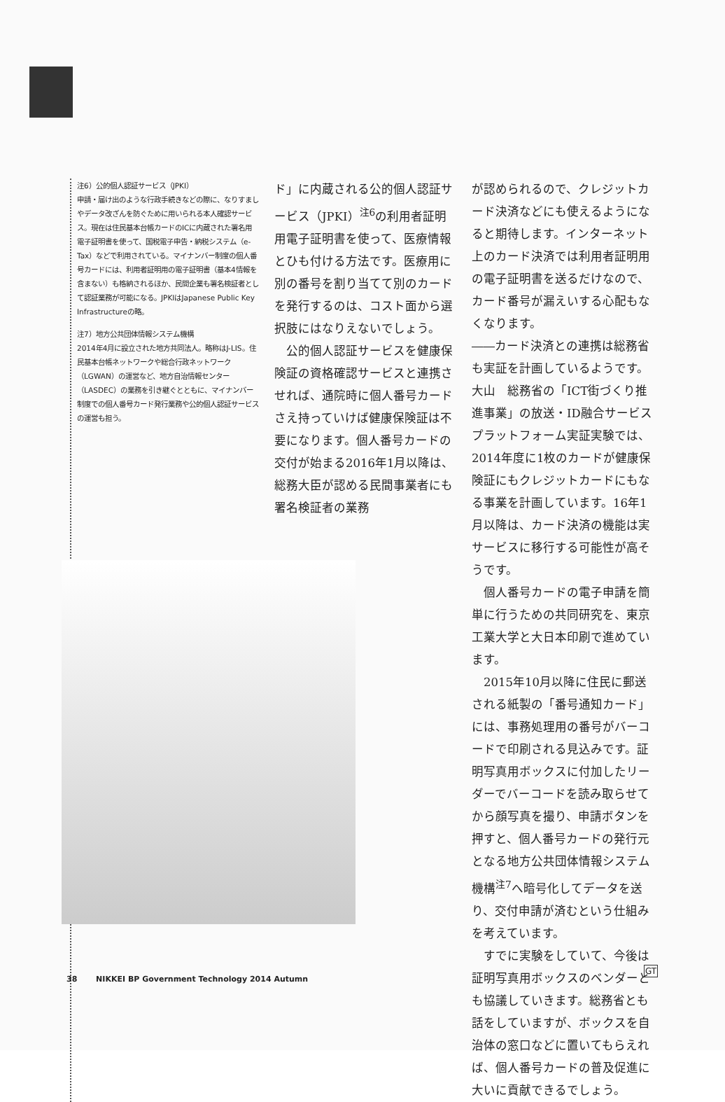注6）公的個人認証サービス（JPKI）
申請・届け出のような行政手続きなどの際に、なりすましやデータ改ざんを防ぐために用いられる本人確認サービス。現在は住民基本台帳カードのICに内蔵された署名用電子証明書を使って、国税電子申告・納税システム（e-Tax）などで利用されている。マイナンバー制度の個人番号カードには、利用者証明用の電子証明書（基本4情報を含まない）も格納されるほか、民間企業も署名検証者として認証業務が可能になる。JPKIはJapanese Public Key Infrastructureの略。
注7）地方公共団体情報システム機構
2014年4月に設立された地方共同法人。略称はJ-LIS。住民基本台帳ネットワークや総合行政ネットワーク（LGWAN）の運営など、地方自治情報センター（LASDEC）の業務を引き継ぐとともに、マイナンバー制度での個人番号カード発行業務や公的個人認証サービスの運営も担う。
ド」に内蔵される公的個人認証サービス（JPKI）<sup>注6</sup>の利用者証明用電子証明書を使って、医療情報とひも付ける方法です。医療用に別の番号を割り当てて別のカードを発行するのは、コスト面から選択肢にはなりえないでしょう。
　公的個人認証サービスを健康保険証の資格確認サービスと連携させれば、通院時に個人番号カードさえ持っていけば健康保険証は不要になります。個人番号カードの交付が始まる2016年1月以降は、総務大臣が認める民間事業者にも署名検証者の業務
が認められるので、クレジットカード決済などにも使えるようになると期待します。インターネット上のカード決済では利用者証明用の電子証明書を送るだけなので、カード番号が漏えいする心配もなくなります。
――カード決済との連携は総務省も実証を計画しているようです。
大山　総務省の「ICT街づくり推進事業」の放送・ID融合サービスプラットフォーム実証実験では、2014年度に1枚のカードが健康保険証にもクレジットカードにもなる事業を計画しています。16年1月以降は、カード決済の機能は実サービスに移行する可能性が高そうです。
　個人番号カードの電子申請を簡単に行うための共同研究を、東京工業大学と大日本印刷で進めています。
　2015年10月以降に住民に郵送される紙製の「番号通知カード」には、事務処理用の番号がバーコードで印刷される見込みです。証明写真用ボックスに付加したリーダーでバーコードを読み取らせてから顔写真を撮り、申請ボタンを押すと、個人番号カードの発行元となる地方公共団体情報システム機構<sup>注7</sup>へ暗号化してデータを送り、交付申請が済むという仕組みを考えています。
　すでに実験をしていて、今後は証明写真用ボックスのベンダーとも協議していきます。総務省とも話をしていますが、ボックスを自治体の窓口などに置いてもらえれば、個人番号カードの普及促進に大いに貢献できるでしょう。
GT
38 NIKKEI BP Government Technology 2014 Autumn